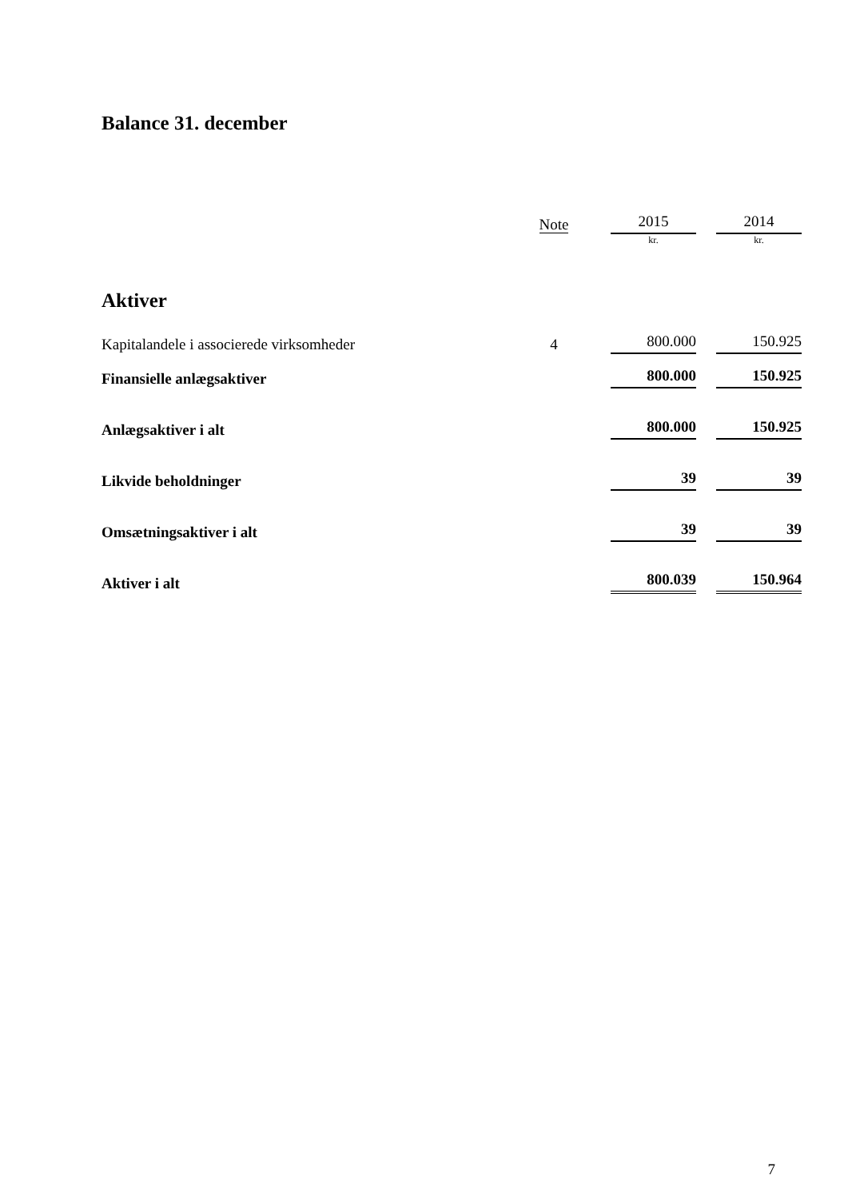Balance 31. december
| | Note | | 2015 | | 2014 |
| --- | --- | --- | --- | --- | --- |
| | | | kr. | | kr. |
| Aktiver | | | | | |
| Kapitalandele i associerede virksomheder | 4 | | 800.000 | | 150.925 |
| Finansielle anlægsaktiver | | | 800.000 | | 150.925 |
| Anlægsaktiver i alt | | | 800.000 | | 150.925 |
| Likvide beholdninger | | | 39 | | 39 |
| Omsætningsaktiver i alt | | | 39 | | 39 |
| Aktiver i alt | | | 800.039 | | 150.964 |
7